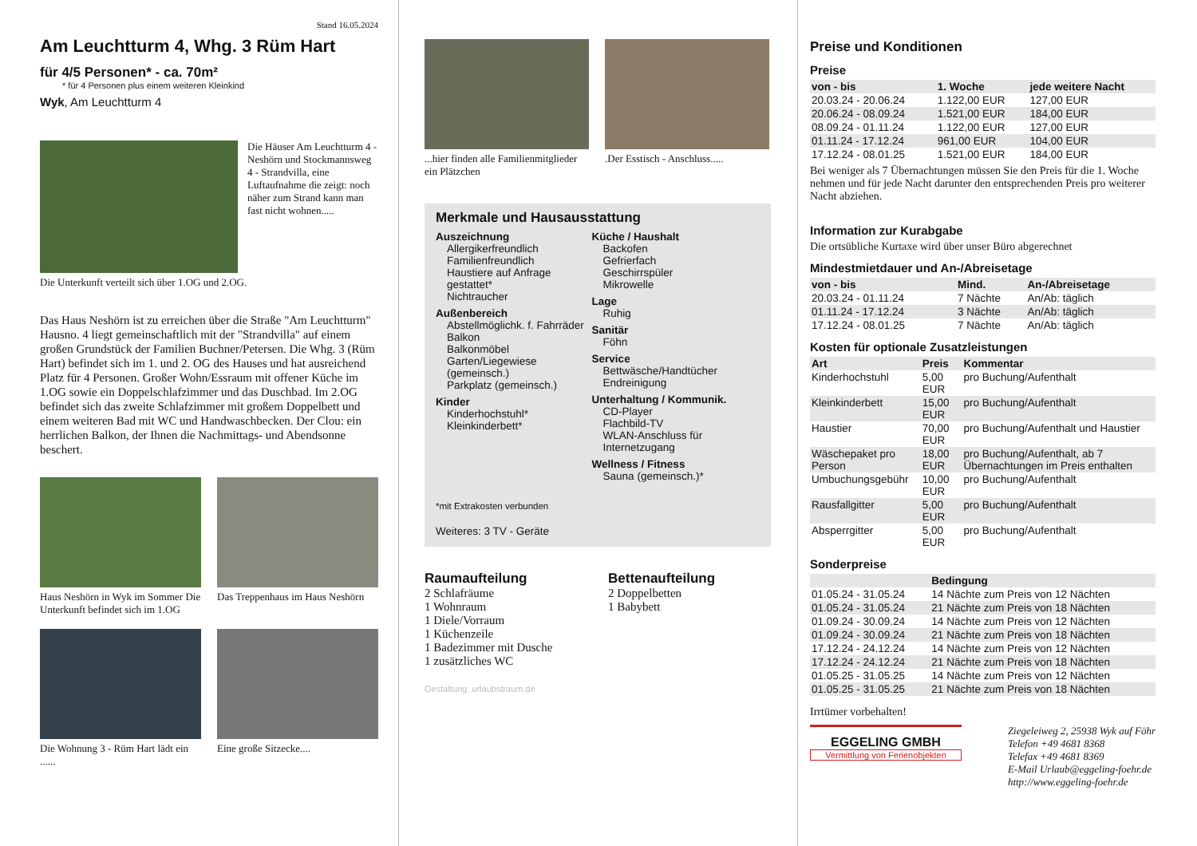Stand 16.05.2024
Am Leuchtturm 4, Whg. 3 Rüm Hart
für 4/5 Personen* - ca. 70m²
* für 4 Personen plus einem weiteren Kleinkind
Wyk, Am Leuchtturm 4
Die Häuser Am Leuchtturm 4 - Neshörn und Stockmannsweg 4 - Strandvilla, eine Luftaufnahme die zeigt: noch näher zum Strand kann man fast nicht wohnen.....
Die Unterkunft verteilt sich über 1.OG und 2.OG.
Das Haus Neshörn ist zu erreichen über die Straße "Am Leuchtturm" Hausno. 4 liegt gemeinschaftlich mit der "Strandvilla" auf einem großen Grundstück der Familien Buchner/Petersen. Die Whg. 3 (Rüm Hart) befindet sich im 1. und 2. OG des Hauses und hat ausreichend Platz für 4 Personen. Großer Wohn/Essraum mit offener Küche im 1.OG sowie ein Doppelschlafzimmer und das Duschbad. Im 2.OG befindet sich das zweite Schlafzimmer mit großem Doppelbett und einem weiteren Bad mit WC und Handwaschbecken. Der Clou: ein herrlichen Balkon, der Ihnen die Nachmittags- und Abendsonne beschert.
Haus Neshörn in Wyk im Sommer Die Unterkunft befindet sich im 1.OG
Das Treppenhaus im Haus Neshörn
Die Wohnung 3 - Rüm Hart lädt ein ......
Eine große Sitzecke....
...hier finden alle Familienmitglieder ein Plätzchen
.Der Esstisch - Anschluss.....
Merkmale und Hausausstattung
Auszeichnung
Allergikerfreundlich
Familienfreundlich
Haustiere auf Anfrage gestattet*
Nichtraucher
Außenbereich
Abstellmöglichk. f. Fahrräder
Balkon
Balkonmöbel
Garten/Liegewiese (gemeinsch.)
Parkplatz (gemeinsch.)
Kinder
Kinderhochstuhl*
Kleinkinderbett*
Küche / Haushalt
Backofen
Gefrierfach
Geschirrspüler
Mikrowelle
Lage
Ruhig
Sanitär
Föhn
Service
Bettwäsche/Handtücher
Endreinigung
Unterhaltung / Kommunik.
CD-Player
Flachbild-TV
WLAN-Anschluss für Internetzugang
Wellness / Fitness
Sauna (gemeinsch.)*
*mit Extrakosten verbunden
Weiteres: 3 TV - Geräte
Raumaufteilung
2 Schlafräume
1 Wohnraum
1 Diele/Vorraum
1 Küchenzeile
1 Badezimmer mit Dusche
1 zusätzliches WC
Bettenaufteilung
2 Doppelbetten
1 Babybett
Gestaltung: urlaubstraum.de
Preise und Konditionen
Preise
| von - bis | 1. Woche | jede weitere Nacht |
| --- | --- | --- |
| 20.03.24 - 20.06.24 | 1.122,00 EUR | 127,00 EUR |
| 20.06.24 - 08.09.24 | 1.521,00 EUR | 184,00 EUR |
| 08.09.24 - 01.11.24 | 1.122,00 EUR | 127,00 EUR |
| 01.11.24 - 17.12.24 | 961,00 EUR | 104,00 EUR |
| 17.12.24 - 08.01.25 | 1.521,00 EUR | 184,00 EUR |
Bei weniger als 7 Übernachtungen müssen Sie den Preis für die 1. Woche nehmen und für jede Nacht darunter den entsprechenden Preis pro weiterer Nacht abziehen.
Information zur Kurabgabe
Die ortsübliche Kurtaxe wird über unser Büro abgerechnet
Mindestmietdauer und An-/Abreisetage
| von - bis | Mind. | An-/Abreisetage |
| --- | --- | --- |
| 20.03.24 - 01.11.24 | 7 Nächte | An/Ab: täglich |
| 01.11.24 - 17.12.24 | 3 Nächte | An/Ab: täglich |
| 17.12.24 - 08.01.25 | 7 Nächte | An/Ab: täglich |
Kosten für optionale Zusatzleistungen
| Art | Preis | Kommentar |
| --- | --- | --- |
| Kinderhochstuhl | 5,00 EUR | pro Buchung/Aufenthalt |
| Kleinkinderbett | 15,00 EUR | pro Buchung/Aufenthalt |
| Haustier | 70,00 EUR | pro Buchung/Aufenthalt und Haustier |
| Wäschepaket pro Person | 18,00 EUR | pro Buchung/Aufenthalt, ab 7 Übernachtungen im Preis enthalten |
| Umbuchungsgebühr | 10,00 EUR | pro Buchung/Aufenthalt |
| Rausfallgitter | 5,00 EUR | pro Buchung/Aufenthalt |
| Absperrgitter | 5,00 EUR | pro Buchung/Aufenthalt |
Sonderpreise
| | Bedingung |
| --- | --- |
| 01.05.24 - 31.05.24 | 14 Nächte zum Preis von 12 Nächten |
| 01.05.24 - 31.05.24 | 21 Nächte zum Preis von 18 Nächten |
| 01.09.24 - 30.09.24 | 14 Nächte zum Preis von 12 Nächten |
| 01.09.24 - 30.09.24 | 21 Nächte zum Preis von 18 Nächten |
| 17.12.24 - 24.12.24 | 14 Nächte zum Preis von 12 Nächten |
| 17.12.24 - 24.12.24 | 21 Nächte zum Preis von 18 Nächten |
| 01.05.25 - 31.05.25 | 14 Nächte zum Preis von 12 Nächten |
| 01.05.25 - 31.05.25 | 21 Nächte zum Preis von 18 Nächten |
Irrtümer vorbehalten!
EGGELING GMBH
Vermittlung von Ferienobjekten
Ziegeleiweg 2, 25938 Wyk auf Föhr
Telefon +49 4681 8368
Telefax +49 4681 8369
E-Mail Urlaub@eggeling-foehr.de
http://www.eggeling-foehr.de